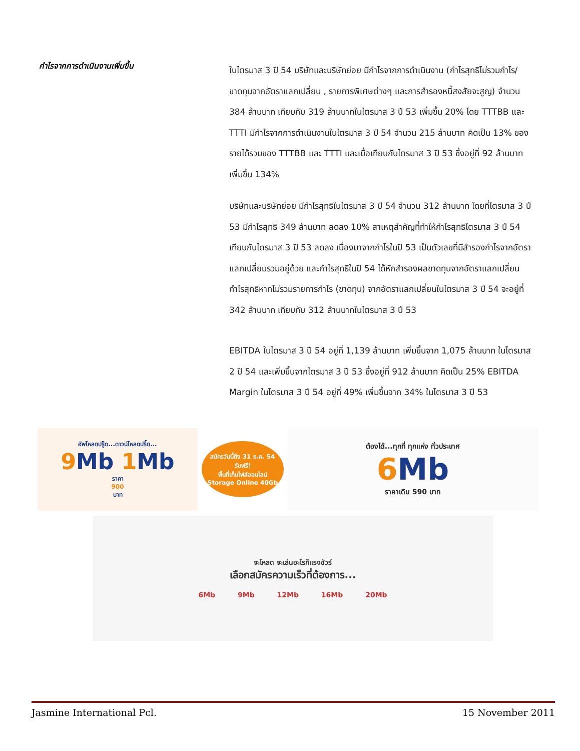กำไรจากการดำเนินงานเพิ่มขึ้น
ในไตรมาส 3 ปี 54 บริษัทและบริษัทย่อย มีกำไรจากการดำเนินงาน (กำไรสุทธิไม่รวมกำไร/ขาดทุนจากอัตราแลกเปลี่ยน , รายการพิเศษต่างๆ และการสำรองหนี้สงสัยจะสูญ) จำนวน 384 ล้านบาท เทียบกับ 319 ล้านบาทในไตรมาส 3 ปี 53 เพิ่มขึ้น 20% โดย TTTBB และ TTTI มีกำไรจากการดำเนินงานในไตรมาส 3 ปี 54 จำนวน 215 ล้านบาท คิดเป็น 13% ของรายได้รวมของ TTTBB และ TTTI และเมื่อเทียบกับไตรมาส 3 ปี 53 ซึ่งอยู่ที่ 92 ล้านบาท เพิ่มขึ้น 134%
บริษัทและบริษัทย่อย มีกำไรสุทธิในไตรมาส 3 ปี 54 จำนวน 312 ล้านบาท โดยที่ไตรมาส 3 ปี 53 มีกำไรสุทธิ 349 ล้านบาท ลดลง 10% สาเหตุสำคัญที่ทำให้กำไรสุทธิไตรมาส 3 ปี 54 เทียบกับไตรมาส 3 ปี 53 ลดลง เนื่องมาจากกำไรในปี 53 เป็นตัวเลขที่มีสำรองกำไรจากอัตราแลกเปลี่ยนรวมอยู่ด้วย และกำไรสุทธิในปี 54 ได้หักสำรองผลขาดทุนจากอัตราแลกเปลี่ยน กำไรสุทธิหากไม่รวมรายการกำไร (ขาดทุน) จากอัตราแลกเปลี่ยนในไตรมาส 3 ปี 54 จะอยู่ที่ 342 ล้านบาท เทียบกับ 312 ล้านบาทในไตรมาส 3 ปี 53
EBITDA ในไตรมาส 3 ปี 54 อยู่ที่ 1,139 ล้านบาท เพิ่มขึ้นจาก 1,075 ล้านบาท ในไตรมาส 2 ปี 54 และเพิ่มขึ้นจากไตรมาส 3 ปี 53 ซึ่งอยู่ที่ 912 ล้านบาท คิดเป็น 25% EBITDA Margin ในไตรมาส 3 ปี 54 อยู่ที่ 49% เพิ่มขึ้นจาก 34% ในไตรมาส 3 ปี 53
อัพโหลดปรู๊ด...ดาวน์โหลดปรื๊ด...
9 Mb 1 Mb
ราคา
900
บาท
สมัครวันนี้ถึง 31 ธ.ค. 54
รับฟรี!
พื้นที่เก็บไฟล์ออนไลน์
Storage Online 40Gb
ต้องได้...ทุกที่ ทุกแห่ง ทั่วประเทศ
6 Mb
ราคาเดิม 590 บาท
จะโหลด จะเล่นอะไรก็แรงชัวร์
เลือกสมัครความเร็วที่ต้องการ...
6Mb 9Mb 12Mb 16Mb 20Mb
Jasmine International Pcl. 15 November 2011